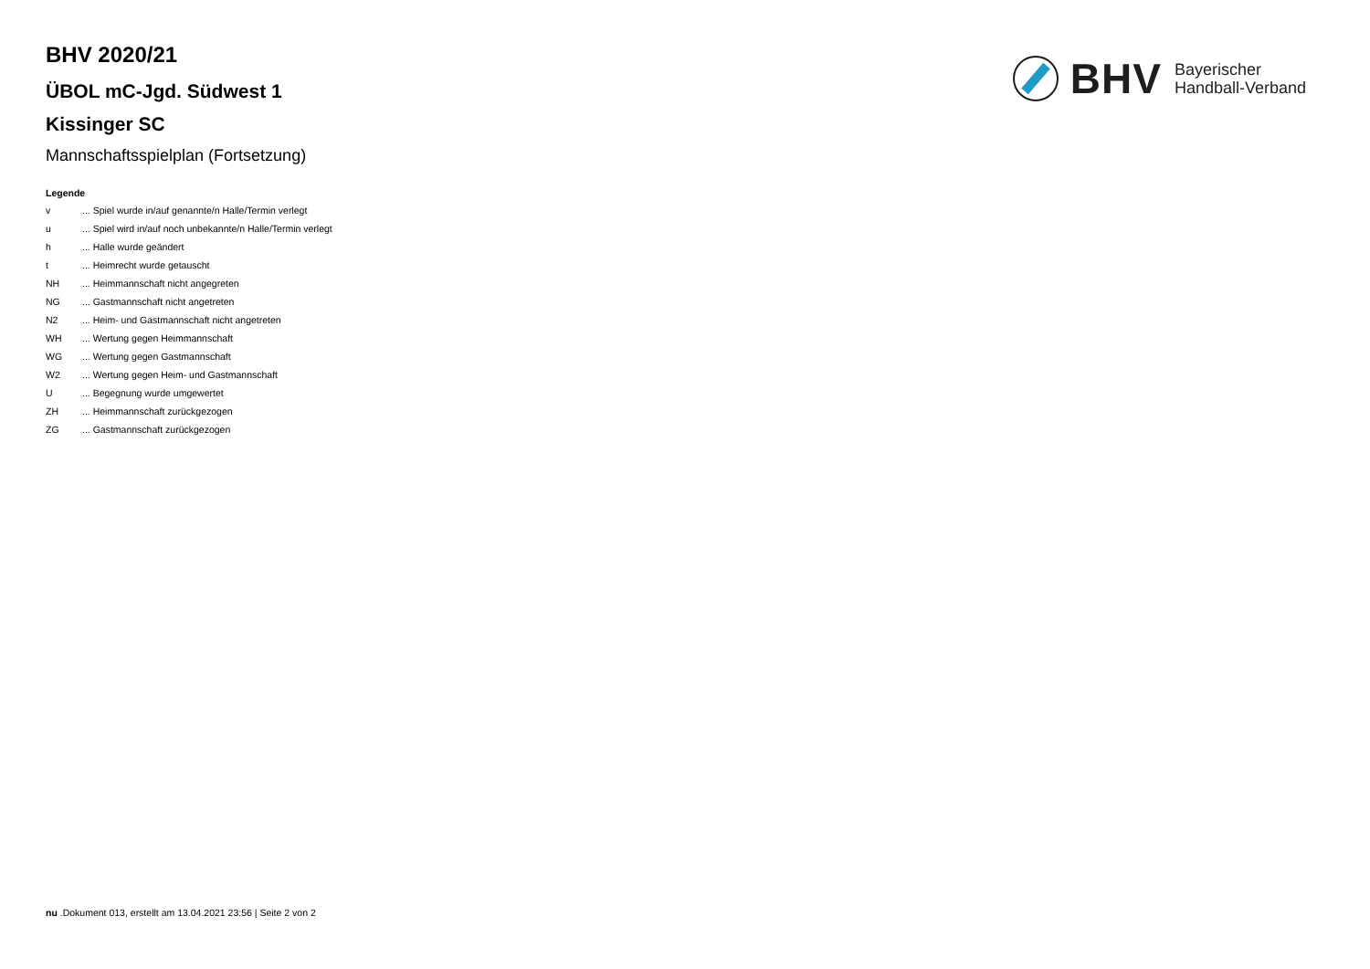BHV
Bayerischer
Handball-Verband
BHV 2020/21
ÜBOL mC-Jgd. Südwest 1
Kissinger SC
Mannschaftsspielplan (Fortsetzung)
Legende
| v | ... Spiel wurde in/auf genannte/n Halle/Termin verlegt |
| u | ... Spiel wird in/auf noch unbekannte/n Halle/Termin verlegt |
| h | ... Halle wurde geändert |
| t | ... Heimrecht wurde getauscht |
| NH | ... Heimmannschaft nicht angegreten |
| NG | ... Gastmannschaft nicht angetreten |
| N2 | ... Heim- und Gastmannschaft nicht angetreten |
| WH | ... Wertung gegen Heimmannschaft |
| WG | ... Wertung gegen Gastmannschaft |
| W2 | ... Wertung gegen Heim- und Gastmannschaft |
| U | ... Begegnung wurde umgewertet |
| ZH | ... Heimmannschaft zurückgezogen |
| ZG | ... Gastmannschaft zurückgezogen |
nu .Dokument 013, erstellt am 13.04.2021 23:56 | Seite 2 von 2